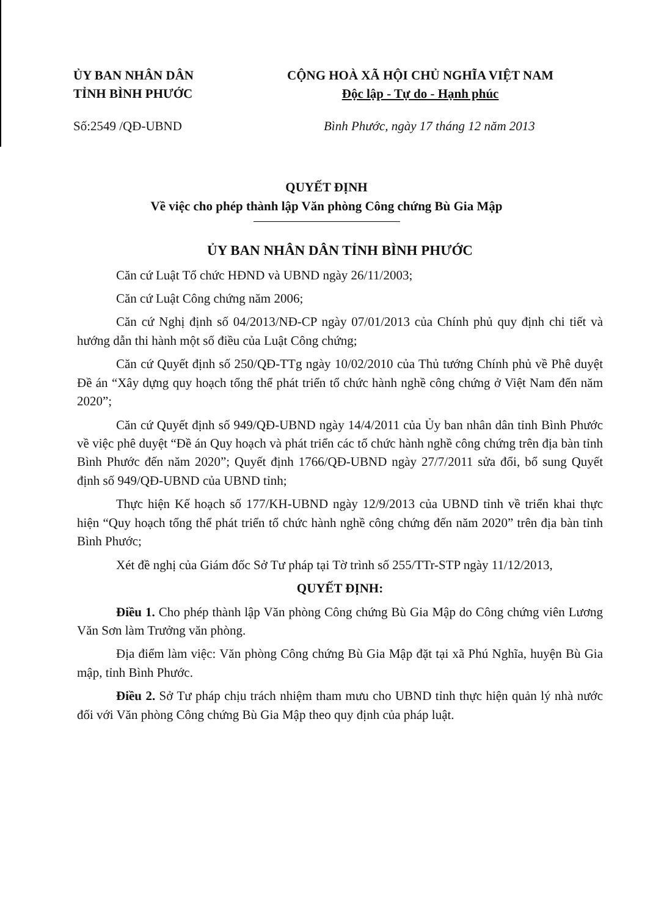ỦY BAN NHÂN DÂN
TỈNH BÌNH PHƯỚC
CỘNG HOÀ XÃ HỘI CHỦ NGHĨA VIỆT NAM
Độc lập - Tự do - Hạnh phúc
Số:2549 /QĐ-UBND Bình Phước, ngày 17 tháng 12 năm 2013
QUYẾT ĐỊNH
Về việc cho phép thành lập Văn phòng Công chứng Bù Gia Mập
ỦY BAN NHÂN DÂN TỈNH BÌNH PHƯỚC
Căn cứ Luật Tổ chức HĐND và UBND ngày 26/11/2003;
Căn cứ Luật Công chứng năm 2006;
Căn cứ Nghị định số 04/2013/NĐ-CP ngày 07/01/2013 của Chính phủ quy định chi tiết và hướng dẫn thi hành một số điều của Luật Công chứng;
Căn cứ Quyết định số 250/QĐ-TTg ngày 10/02/2010 của Thủ tướng Chính phủ về Phê duyệt Đề án “Xây dựng quy hoạch tổng thể phát triển tổ chức hành nghề công chứng ở Việt Nam đến năm 2020”;
Căn cứ Quyết định số 949/QĐ-UBND ngày 14/4/2011 của Ủy ban nhân dân tỉnh Bình Phước về việc phê duyệt “Đề án Quy hoạch và phát triển các tổ chức hành nghề công chứng trên địa bàn tỉnh Bình Phước đến năm 2020”; Quyết định 1766/QĐ-UBND ngày 27/7/2011 sửa đổi, bổ sung Quyết định số 949/QĐ-UBND của UBND tỉnh;
Thực hiện Kế hoạch số 177/KH-UBND ngày 12/9/2013 của UBND tỉnh về triển khai thực hiện “Quy hoạch tổng thể phát triển tổ chức hành nghề công chứng đến năm 2020” trên địa bàn tỉnh Bình Phước;
Xét đề nghị của Giám đốc Sở Tư pháp tại Tờ trình số 255/TTr-STP ngày 11/12/2013,
QUYẾT ĐỊNH:
Điều 1. Cho phép thành lập Văn phòng Công chứng Bù Gia Mập do Công chứng viên Lương Văn Sơn làm Trưởng văn phòng.
Địa điểm làm việc: Văn phòng Công chứng Bù Gia Mập đặt tại xã Phú Nghĩa, huyện Bù Gia mập, tỉnh Bình Phước.
Điều 2. Sở Tư pháp chịu trách nhiệm tham mưu cho UBND tỉnh thực hiện quản lý nhà nước đối với Văn phòng Công chứng Bù Gia Mập theo quy định của pháp luật.